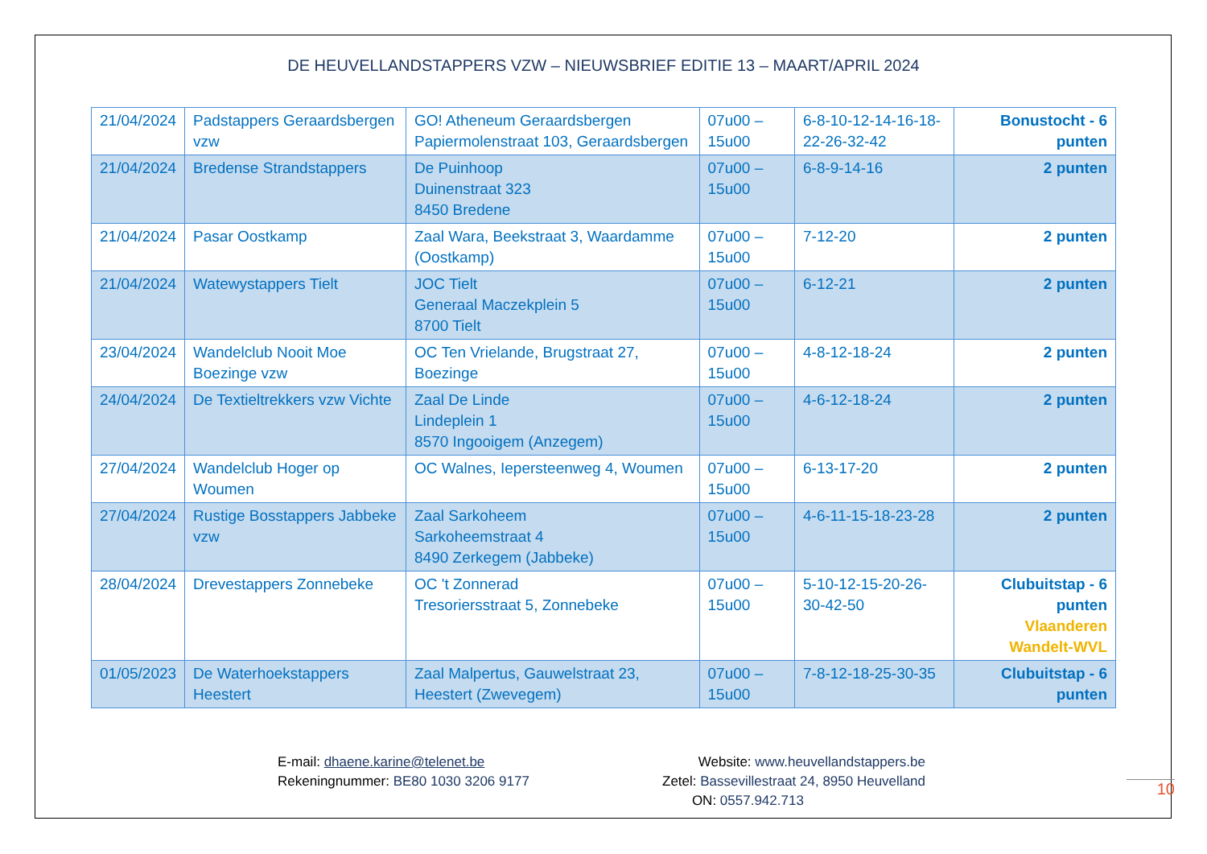DE HEUVELLANDSTAPPERS VZW – NIEUWSBRIEF EDITIE 13 – MAART/APRIL 2024
| 21/04/2024 | Padstappers Geraardsbergen vzw | GO! Atheneum Geraardsbergen Papiermolenstraat 103, Geraardsbergen | 07u00 – 15u00 | 6-8-10-12-14-16-18-22-26-32-42 | Bonustocht - 6 punten |
| 21/04/2024 | Bredense Strandstappers | De Puinhoop Duinenstraat 323 8450 Bredene | 07u00 – 15u00 | 6-8-9-14-16 | 2 punten |
| 21/04/2024 | Pasar Oostkamp | Zaal Wara, Beekstraat 3, Waardamme (Oostkamp) | 07u00 – 15u00 | 7-12-20 | 2 punten |
| 21/04/2024 | Watewystappers Tielt | JOC Tielt Generaal Maczekplein 5 8700 Tielt | 07u00 – 15u00 | 6-12-21 | 2 punten |
| 23/04/2024 | Wandelclub Nooit Moe Boezinge vzw | OC Ten Vrielande, Brugstraat 27, Boezinge | 07u00 – 15u00 | 4-8-12-18-24 | 2 punten |
| 24/04/2024 | De Textieltrekkers vzw Vichte | Zaal De Linde Lindeplein 1 8570 Ingooigem (Anzegem) | 07u00 – 15u00 | 4-6-12-18-24 | 2 punten |
| 27/04/2024 | Wandelclub Hoger op Woumen | OC Walnes, Iepersteenweg 4, Woumen | 07u00 – 15u00 | 6-13-17-20 | 2 punten |
| 27/04/2024 | Rustige Bosstappers Jabbeke vzw | Zaal Sarkoheem Sarkoheemstraat 4 8490 Zerkegem (Jabbeke) | 07u00 – 15u00 | 4-6-11-15-18-23-28 | 2 punten |
| 28/04/2024 | Drevestappers Zonnebeke | OC 't Zonnerad Tresoriersstraat 5, Zonnebeke | 07u00 – 15u00 | 5-10-12-15-20-26-30-42-50 | Clubuitstap - 6 punten Vlaanderen Wandelt-WVL |
| 01/05/2023 | De Waterhoekstappers Heestert | Zaal Malpertus, Gauwelstraat 23, Heestert (Zwevegem) | 07u00 – 15u00 | 7-8-12-18-25-30-35 | Clubuitstap - 6 punten |
E-mail: dhaene.karine@telenet.be
Rekeningnummer: BE80 1030 3206 9177
Website: www.heuvellandstappers.be
Zetel: Bassevillestraat 24, 8950 Heuvelland
ON: 0557.942.713
10